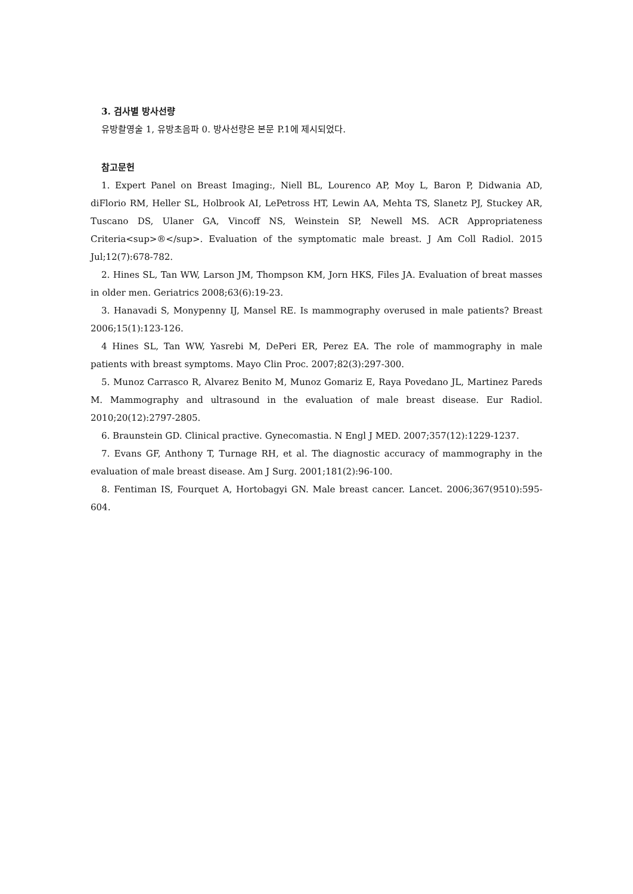3. 검사별 방사선량
유방촬영술 1, 유방초음파 0. 방사선량은 본문 P.1에 제시되었다.
참고문헌
1. Expert Panel on Breast Imaging:, Niell BL, Lourenco AP, Moy L, Baron P, Didwania AD, diFlorio RM, Heller SL, Holbrook AI, LePetross HT, Lewin AA, Mehta TS, Slanetz PJ, Stuckey AR, Tuscano DS, Ulaner GA, Vincoff NS, Weinstein SP, Newell MS. ACR Appropriateness Criteria<sup>®</sup>. Evaluation of the symptomatic male breast. J Am Coll Radiol. 2015 Jul;12(7):678-782.
2. Hines SL, Tan WW, Larson JM, Thompson KM, Jorn HKS, Files JA. Evaluation of breat masses in older men. Geriatrics 2008;63(6):19-23.
3. Hanavadi S, Monypenny IJ, Mansel RE. Is mammography overused in male patients? Breast 2006;15(1):123-126.
4 Hines SL, Tan WW, Yasrebi M, DePeri ER, Perez EA. The role of mammography in male patients with breast symptoms. Mayo Clin Proc. 2007;82(3):297-300.
5. Munoz Carrasco R, Alvarez Benito M, Munoz Gomariz E, Raya Povedano JL, Martinez Pareds M. Mammography and ultrasound in the evaluation of male breast disease. Eur Radiol. 2010;20(12):2797-2805.
6. Braunstein GD. Clinical practive. Gynecomastia. N Engl J MED. 2007;357(12):1229-1237.
7. Evans GF, Anthony T, Turnage RH, et al. The diagnostic accuracy of mammography in the evaluation of male breast disease. Am J Surg. 2001;181(2):96-100.
8. Fentiman IS, Fourquet A, Hortobagyi GN. Male breast cancer. Lancet. 2006;367(9510):595-604.